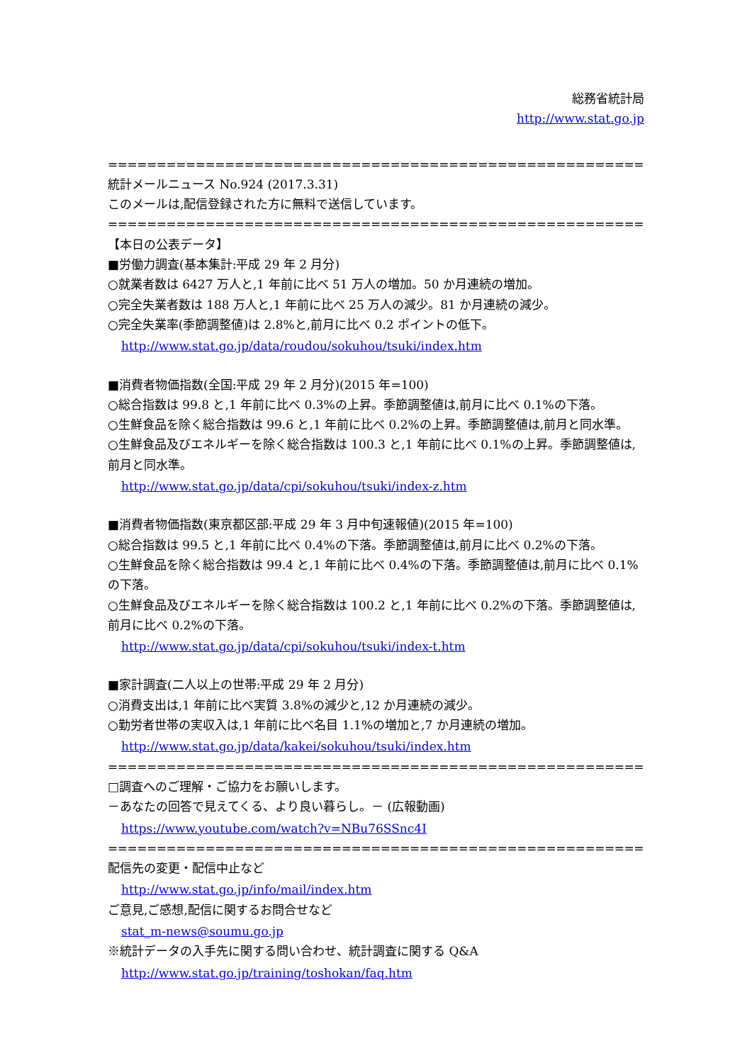総務省統計局
http://www.stat.go.jp
========================================================================
統計メールニュース No.924 (2017.3.31)
このメールは,配信登録された方に無料で送信しています。
========================================================================
【本日の公表データ】
■労働力調査(基本集計:平成 29 年 2 月分)
○就業者数は 6427 万人と,1 年前に比べ 51 万人の増加。50 か月連続の増加。
○完全失業者数は 188 万人と,1 年前に比べ 25 万人の減少。81 か月連続の減少。
○完全失業率(季節調整値)は 2.8%と,前月に比べ 0.2 ポイントの低下。
http://www.stat.go.jp/data/roudou/sokuhou/tsuki/index.htm
■消費者物価指数(全国:平成 29 年 2 月分)(2015 年=100)
○総合指数は 99.8 と,1 年前に比べ 0.3%の上昇。季節調整値は,前月に比べ 0.1%の下落。
○生鮮食品を除く総合指数は 99.6 と,1 年前に比べ 0.2%の上昇。季節調整値は,前月と同水準。
○生鮮食品及びエネルギーを除く総合指数は 100.3 と,1 年前に比べ 0.1%の上昇。季節調整値は,前月と同水準。
http://www.stat.go.jp/data/cpi/sokuhou/tsuki/index-z.htm
■消費者物価指数(東京都区部:平成 29 年 3 月中旬速報値)(2015 年=100)
○総合指数は 99.5 と,1 年前に比べ 0.4%の下落。季節調整値は,前月に比べ 0.2%の下落。
○生鮮食品を除く総合指数は 99.4 と,1 年前に比べ 0.4%の下落。季節調整値は,前月に比べ 0.1%の下落。
○生鮮食品及びエネルギーを除く総合指数は 100.2 と,1 年前に比べ 0.2%の下落。季節調整値は,前月に比べ 0.2%の下落。
http://www.stat.go.jp/data/cpi/sokuhou/tsuki/index-t.htm
■家計調査(二人以上の世帯:平成 29 年 2 月分)
○消費支出は,1 年前に比べ実質 3.8%の減少と,12 か月連続の減少。
○勤労者世帯の実収入は,1 年前に比べ名目 1.1%の増加と,7 か月連続の増加。
http://www.stat.go.jp/data/kakei/sokuhou/tsuki/index.htm
========================================================================
□調査へのご理解・ご協力をお願いします。
－あなたの回答で見えてくる、より良い暮らし。－ (広報動画)
https://www.youtube.com/watch?v=NBu76SSnc4I
========================================================================
配信先の変更・配信中止など
http://www.stat.go.jp/info/mail/index.htm
ご意見,ご感想,配信に関するお問合せなど
stat_m-news@soumu.go.jp
※統計データの入手先に関する問い合わせ、統計調査に関する Q&A
http://www.stat.go.jp/training/toshokan/faq.htm